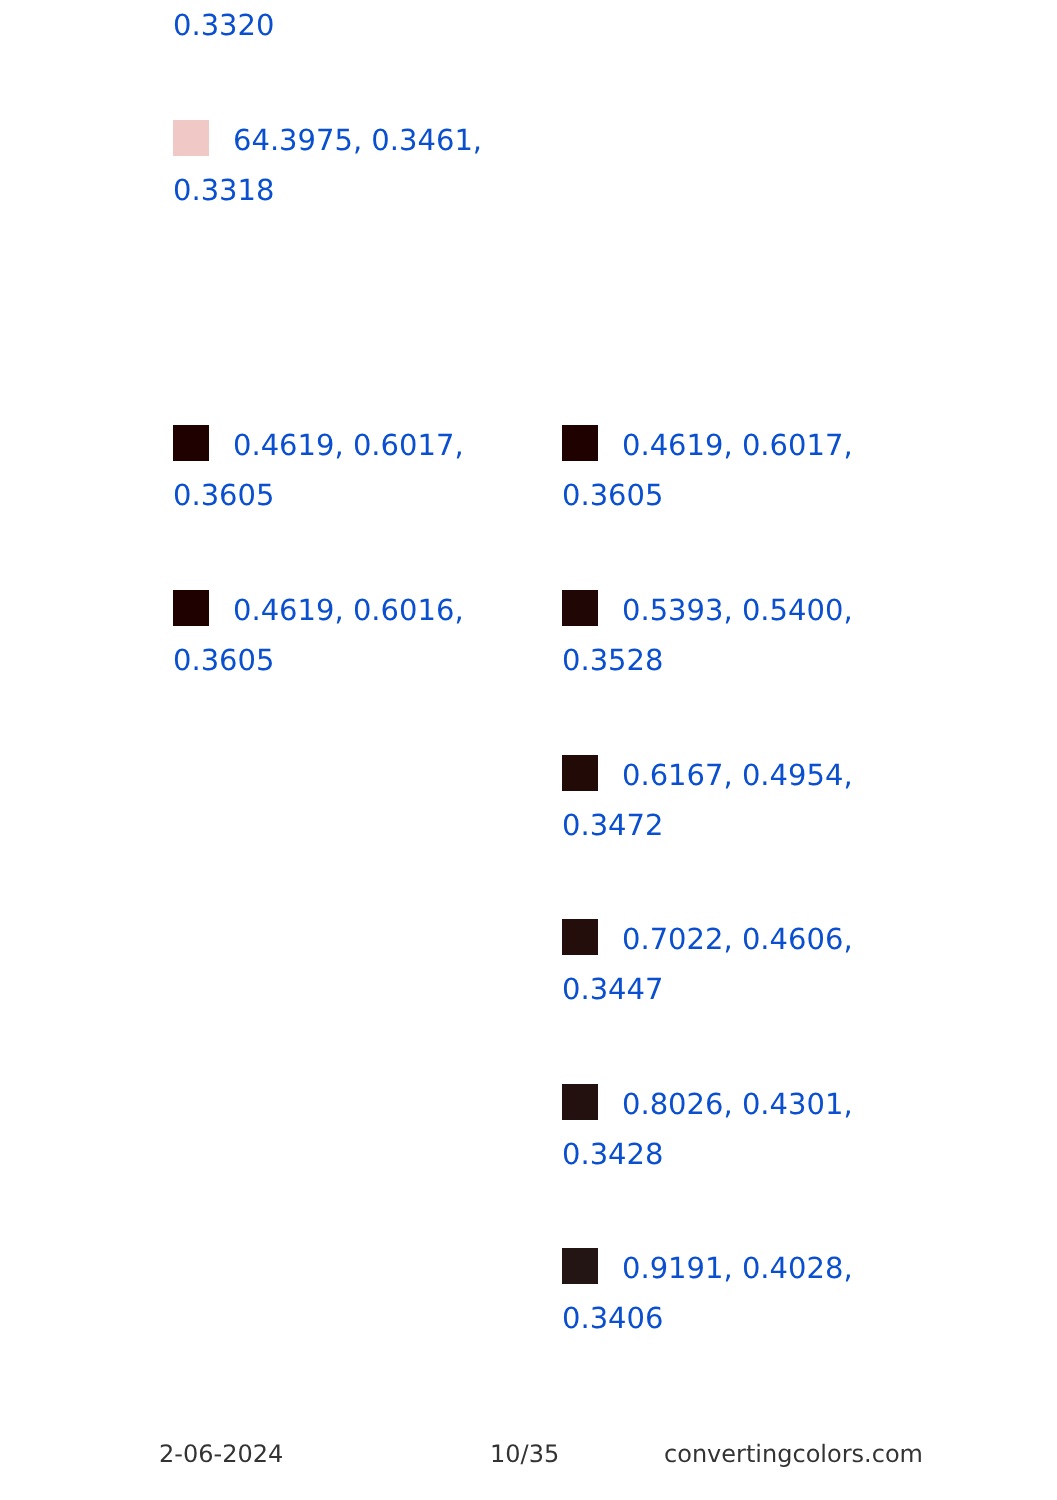0.3320
64.3975, 0.3461, 0.3318
0.4619, 0.6017, 0.3605
0.4619, 0.6016, 0.3605
0.4619, 0.6017, 0.3605
0.5393, 0.5400, 0.3528
0.6167, 0.4954, 0.3472
0.7022, 0.4606, 0.3447
0.8026, 0.4301, 0.3428
0.9191, 0.4028, 0.3406
2-06-2024 10/35 convertingcolors.com